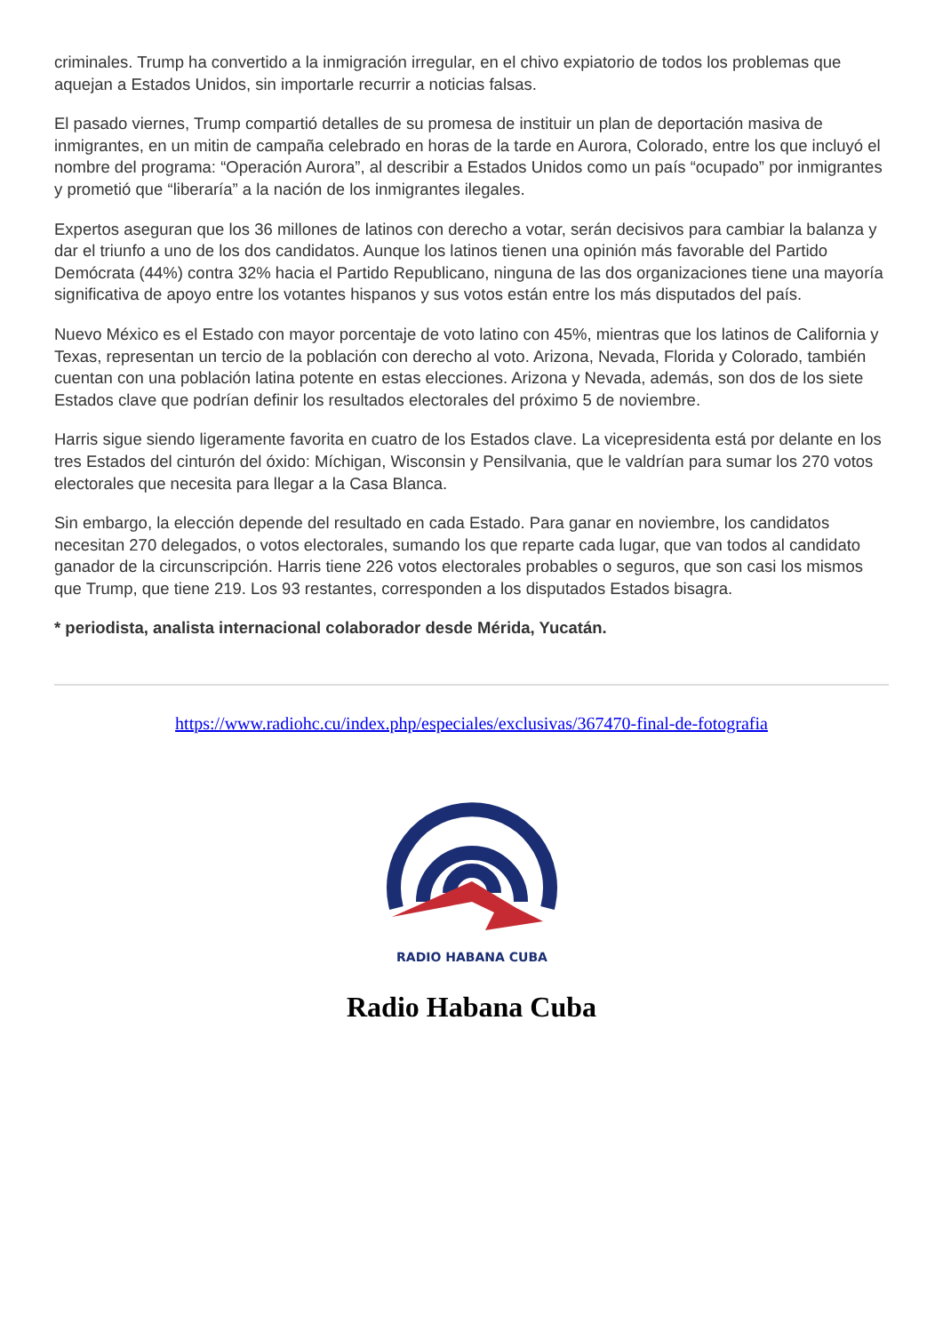criminales. Trump ha convertido a la inmigración irregular, en el chivo expiatorio de todos los problemas que aquejan a Estados Unidos, sin importarle recurrir a noticias falsas.
El pasado viernes, Trump compartió detalles de su promesa de instituir un plan de deportación masiva de inmigrantes, en un mitin de campaña celebrado en horas de la tarde en Aurora, Colorado, entre los que incluyó el nombre del programa: “Operación Aurora”, al describir a Estados Unidos como un país “ocupado” por inmigrantes y prometió que “liberaría” a la nación de los inmigrantes ilegales.
Expertos aseguran que los 36 millones de latinos con derecho a votar, serán decisivos para cambiar la balanza y dar el triunfo a uno de los dos candidatos. Aunque los latinos tienen una opinión más favorable del Partido Demócrata (44%) contra 32% hacia el Partido Republicano, ninguna de las dos organizaciones tiene una mayoría significativa de apoyo entre los votantes hispanos y sus votos están entre los más disputados del país.
Nuevo México es el Estado con mayor porcentaje de voto latino con 45%, mientras que los latinos de California y Texas, representan un tercio de la población con derecho al voto. Arizona, Nevada, Florida y Colorado, también cuentan con una población latina potente en estas elecciones. Arizona y Nevada, además, son dos de los siete Estados clave que podrían definir los resultados electorales del próximo 5 de noviembre.
Harris sigue siendo ligeramente favorita en cuatro de los Estados clave. La vicepresidenta está por delante en los tres Estados del cinturón del óxido: Míchigan, Wisconsin y Pensilvania, que le valdrían para sumar los 270 votos electorales que necesita para llegar a la Casa Blanca.
Sin embargo, la elección depende del resultado en cada Estado. Para ganar en noviembre, los candidatos necesitan 270 delegados, o votos electorales, sumando los que reparte cada lugar, que van todos al candidato ganador de la circunscripción. Harris tiene 226 votos electorales probables o seguros, que son casi los mismos que Trump, que tiene 219. Los 93 restantes, corresponden a los disputados Estados bisagra.
* periodista, analista internacional colaborador desde Mérida, Yucatán.
https://www.radiohc.cu/index.php/especiales/exclusivas/367470-final-de-fotografia
RADIO HABANA CUBA
Radio Habana Cuba